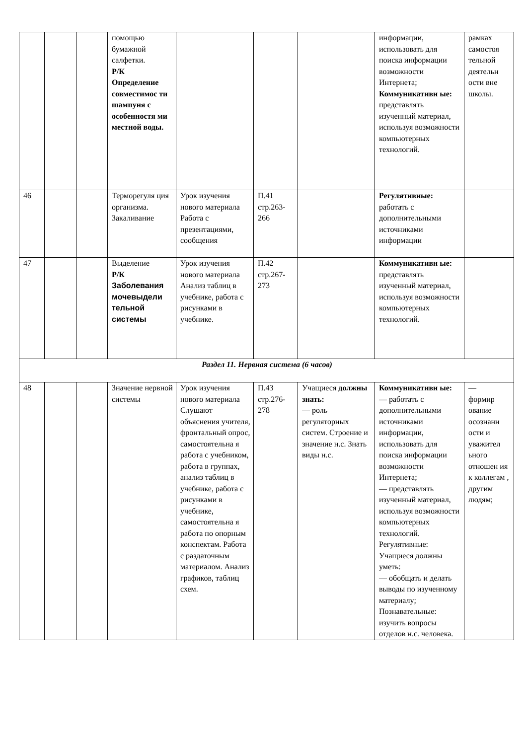| | | | помощью бумажной салфетки. Р/К Определение совместимос ти шампуня с особенностя ми местной воды. | | | | информации, использовать для поиска информации возможности Интернета; Коммуникативн ые: представлять изученный материал, используя возможности компьютерных технологий. | рамках самостоя тельной деятельн ости вне школы. |
| 46 | | | Терморегуля ция организма. Закаливание | Урок изучения нового материала Работа с презентациями, сообщения | П.41 стр.263-266 | | Регулятивные: работать с дополнительными источниками информации | |
| 47 | | | Выделение Р/К Заболевания мочевыдели тельной системы | Урок изучения нового материала Анализ таблиц в учебнике, работа с рисунками в учебнике. | П.42 стр.267-273 | | Коммуникативн ые: представлять изученный материал, используя возможности компьютерных технологий. | |
| Раздел 11. Нервная система (6 часов) | | | | | | | | |
| 48 | | | Значение нервной системы | Урок изучения нового материала Слушают объяснения учителя, фронтальный опрос, самостоятельна я работа с учебником, работа в группах, анализ таблиц в учебнике, работа с рисунками в учебнике, самостоятельна я работа по опорным конспектам. Работа с раздаточным материалом. Анализ графиков, таблиц схем. | П.43 стр.276-278 | Учащиеся должны знать: — роль регуляторных систем. Строение и значение н.с. Знать виды н.с. | Коммуникативн ые: — работать с дополнительными источниками информации, использовать для поиска информации возможности Интернета; — представлять изученный материал, используя возможности компьютерных технологий. Регулятивные: Учащиеся должны уметь: — обобщать и делать выводы по изученному материалу; Познавательные: изучить вопросы отделов н.с. человека. | — формир ование осознанн ости и уважител ьного отношен ия к коллегам , другим людям; |